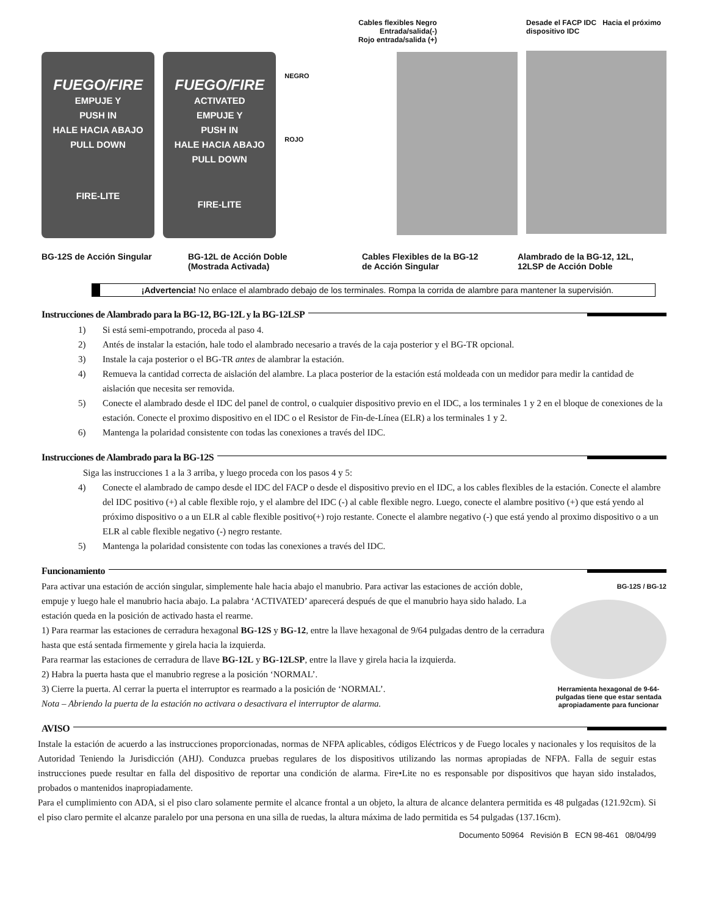FUEGO/FIRE
EMPUJE Y
PUSH IN
HALE HACIA ABAJO
PULL DOWN
FIRE-LITE
FUEGO/FIRE
ACTIVATED
EMPUJE Y
PUSH IN
HALE HACIA ABAJO
PULL DOWN
FIRE-LITE
Cables flexibles Negro
Entrada/salida(-)
Rojo entrada/salida (+)
NEGRO
ROJO
Desade el FACP IDC Hacia el próximo dispositivo IDC
BG-12S de Acción Singular BG-12L de Acción Doble
(Mostrada Activada)
Cables Flexibles de la BG-12
de Acción Singular
Alambrado de la BG-12, 12L,
12LSP de Acción Doble
¡Advertencia! No enlace el alambrado debajo de los terminales. Rompa la corrida de alambre para mantener la supervisión.
Instrucciones de Alambrado para la BG-12, BG-12L y la BG-12LSP
1) Si está semi-empotrando, proceda al paso 4.
2) Antés de instalar la estación, hale todo el alambrado necesario a través de la caja posterior y el BG-TR opcional.
3) Instale la caja posterior o el BG-TR antes de alambrar la estación.
4) Remueva la cantidad correcta de aislación del alambre. La placa posterior de la estación está moldeada con un medidor para medir la cantidad de aislación que necesita ser removida.
5) Conecte el alambrado desde el IDC del panel de control, o cualquier dispositivo previo en el IDC, a los terminales 1 y 2 en el bloque de conexiones de la estación. Conecte el proximo dispositivo en el IDC o el Resistor de Fin-de-Línea (ELR) a los terminales 1 y 2.
6) Mantenga la polaridad consistente con todas las conexiones a través del IDC.
Instrucciones de Alambrado para la BG-12S
Siga las instrucciones 1 a la 3 arriba, y luego proceda con los pasos 4 y 5:
4) Conecte el alambrado de campo desde el IDC del FACP o desde el dispositivo previo en el IDC, a los cables flexibles de la estación. Conecte el alambre del IDC positivo (+) al cable flexible rojo, y el alambre del IDC (-) al cable flexible negro. Luego, conecte el alambre positivo (+) que está yendo al próximo dispositivo o a un ELR al cable flexible positivo(+) rojo restante. Conecte el alambre negativo (-) que está yendo al proximo dispositivo o a un ELR al cable flexible negativo (-) negro restante.
5) Mantenga la polaridad consistente con todas las conexiones a través del IDC.
Funcionamiento
Para activar una estación de acción singular, simplemente hale hacia abajo el manubrio. Para activar las estaciones de acción doble, empuje y luego hale el manubrio hacia abajo. La palabra ‘ACTIVATED’ aparecerá después de que el manubrio haya sido halado. La estación queda en la posición de activado hasta el rearme.
1) Para rearmar las estaciones de cerradura hexagonal BG-12S y BG-12, entre la llave hexagonal de 9/64 pulgadas dentro de la cerradura hasta que está sentada firmemente y girela hacia la izquierda.
Para rearmar las estaciones de cerradura de llave BG-12L y BG-12LSP, entre la llave y girela hacia la izquierda.
2) Habra la puerta hasta que el manubrio regrese a la posición ‘NORMAL’.
3) Cierre la puerta. Al cerrar la puerta el interruptor es rearmado a la posición de ‘NORMAL’.
Nota – Abriendo la puerta de la estación no activara o desactivara el interruptor de alarma.
BG-12S / BG-12
Herramienta hexagonal de 9-64-pulgadas tiene que estar sentada apropiadamente para funcionar
AVISO
Instale la estación de acuerdo a las instrucciones proporcionadas, normas de NFPA aplicables, códigos Eléctricos y de Fuego locales y nacionales y los requisitos de la Autoridad Teniendo la Jurisdicción (AHJ). Conduzca pruebas regulares de los dispositivos utilizando las normas apropiadas de NFPA. Falla de seguir estas instrucciones puede resultar en falla del dispositivo de reportar una condición de alarma. Fire•Lite no es responsable por dispositivos que hayan sido instalados, probados o mantenidos inapropiadamente.
Para el cumplimiento con ADA, si el piso claro solamente permite el alcance frontal a un objeto, la altura de alcance delantera permitida es 48 pulgadas (121.92cm). Si el piso claro permite el alcanze paralelo por una persona en una silla de ruedas, la altura máxima de lado permitida es 54 pulgadas (137.16cm).
Documento 50964 Revisión B ECN 98-461 08/04/99